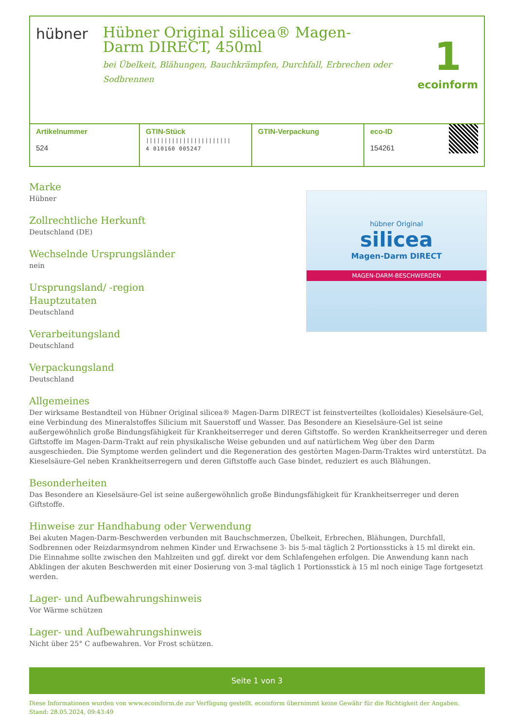hübner
Hübner Original silicea® Magen-Darm DIRECT, 450ml
bei Übelkeit, Blähungen, Bauchkrämpfen, Durchfall, Erbrechen oder Sodbrennen
1
ecoinform
| Artikelnummer 524 | GTIN-Stück /////////////////////// 4 010160 005247 | GTIN-Verpackung | eco-ID 154261 |
hübner Original
silicea
Magen-Darm DIRECT
MAGEN-DARM-BESCHWERDEN
Marke
Hübner
Zollrechtliche Herkunft
Deutschland (DE)
Wechselnde Ursprungsländer
nein
Ursprungsland/ -region
Hauptzutaten
Deutschland
Verarbeitungsland
Deutschland
Verpackungsland
Deutschland
Allgemeines
Der wirksame Bestandteil von Hübner Original silicea® Magen-Darm DIRECT ist feinstverteiltes (kolloidales) Kieselsäure-Gel, eine Verbindung des Mineralstoffes Silicium mit Sauerstoff und Wasser. Das Besondere an Kieselsäure-Gel ist seine außergewöhnlich große Bindungsfähigkeit für Krankheitserreger und deren Giftstoffe. So werden Krankheitserreger und deren Giftstoffe im Magen-Darm-Trakt auf rein physikalische Weise gebunden und auf natürlichem Weg über den Darm ausgeschieden. Die Symptome werden gelindert und die Regeneration des gestörten Magen-Darm-Traktes wird unterstützt. Da Kieselsäure-Gel neben Krankheitserregern und deren Giftstoffe auch Gase bindet, reduziert es auch Blähungen.
Besonderheiten
Das Besondere an Kieselsäure-Gel ist seine außergewöhnlich große Bindungsfähigkeit für Krankheitserreger und deren Giftstoffe.
Hinweise zur Handhabung oder Verwendung
Bei akuten Magen-Darm-Beschwerden verbunden mit Bauchschmerzen, Übelkeit, Erbrechen, Blähungen, Durchfall, Sodbrennen oder Reizdarmsyndrom nehmen Kinder und Erwachsene 3- bis 5-mal täglich 2 Portionssticks à 15 ml direkt ein. Die Einnahme sollte zwischen den Mahlzeiten und ggf. direkt vor dem Schlafengehen erfolgen. Die Anwendung kann nach Abklingen der akuten Beschwerden mit einer Dosierung von 3-mal täglich 1 Portionsstick à 15 ml noch einige Tage fortgesetzt werden.
Lager- und Aufbewahrungshinweis
Vor Wärme schützen
Lager- und Aufbewahrungshinweis
Nicht über 25° C aufbewahren. Vor Frost schützen.
Seite 1 von 3
Diese Informationen wurden von www.ecoinform.de zur Verfügung gestellt. ecoinform übernimmt keine Gewähr für die Richtigkeit der Angaben.
Stand: 28.05.2024, 09:43:49